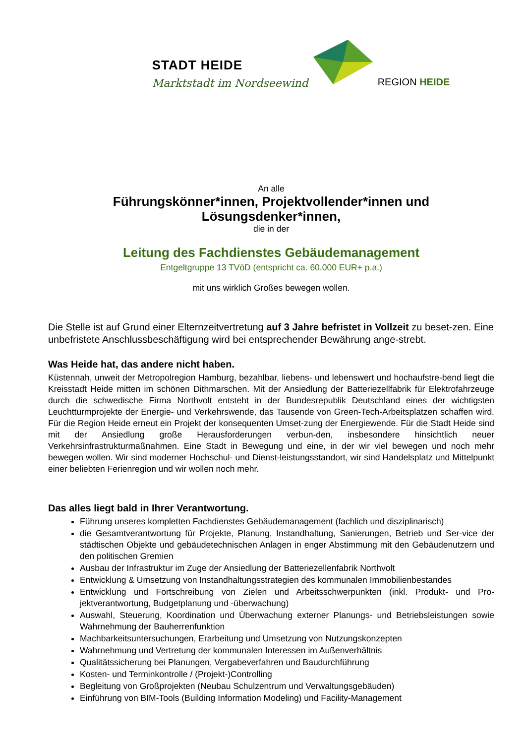STADT HEIDE
Marktstadt im Nordseewind
REGION HEIDE
An alle
Führungskönner*innen, Projektvollender*innen und
Lösungsdenker*innen,
die in der
Leitung des Fachdienstes Gebäudemanagement
Entgeltgruppe 13 TVöD (entspricht ca. 60.000 EUR+ p.a.)
mit uns wirklich Großes bewegen wollen.
Die Stelle ist auf Grund einer Elternzeitvertretung auf 3 Jahre befristet in Vollzeit zu beset-zen. Eine unbefristete Anschlussbeschäftigung wird bei entsprechender Bewährung ange-strebt.
Was Heide hat, das andere nicht haben.
Küstennah, unweit der Metropolregion Hamburg, bezahlbar, liebens- und lebenswert und hochaufstre-bend liegt die Kreisstadt Heide mitten im schönen Dithmarschen. Mit der Ansiedlung der Batteriezellfabrik für Elektrofahrzeuge durch die schwedische Firma Northvolt entsteht in der Bundesrepublik Deutschland eines der wichtigsten Leuchtturmprojekte der Energie- und Verkehrswende, das Tausende von Green-Tech-Arbeitsplatzen schaffen wird. Für die Region Heide erneut ein Projekt der konsequenten Umset-zung der Energiewende. Für die Stadt Heide sind mit der Ansiedlung große Herausforderungen verbun-den, insbesondere hinsichtlich neuer Verkehrsinfrastrukturmaßnahmen. Eine Stadt in Bewegung und eine, in der wir viel bewegen und noch mehr bewegen wollen. Wir sind moderner Hochschul- und Dienst-leistungsstandort, wir sind Handelsplatz und Mittelpunkt einer beliebten Ferienregion und wir wollen noch mehr.
Das alles liegt bald in Ihrer Verantwortung.
Führung unseres kompletten Fachdienstes Gebäudemanagement (fachlich und disziplinarisch)
die Gesamtverantwortung für Projekte, Planung, Instandhaltung, Sanierungen, Betrieb und Ser-vice der städtischen Objekte und gebäudetechnischen Anlagen in enger Abstimmung mit den Gebäudenutzern und den politischen Gremien
Ausbau der Infrastruktur im Zuge der Ansiedlung der Batteriezellenfabrik Northvolt
Entwicklung & Umsetzung von Instandhaltungsstrategien des kommunalen Immobilienbestandes
Entwicklung und Fortschreibung von Zielen und Arbeitsschwerpunkten (inkl. Produkt- und Pro-jektverantwortung, Budgetplanung und -überwachung)
Auswahl, Steuerung, Koordination und Überwachung externer Planungs- und Betriebsleistungen sowie Wahrnehmung der Bauherrenfunktion
Machbarkeitsuntersuchungen, Erarbeitung und Umsetzung von Nutzungskonzepten
Wahrnehmung und Vertretung der kommunalen Interessen im Außenverhältnis
Qualitätssicherung bei Planungen, Vergabeverfahren und Baudurchführung
Kosten- und Terminkontrolle / (Projekt-)Controlling
Begleitung von Großprojekten (Neubau Schulzentrum und Verwaltungsgebäuden)
Einführung von BIM-Tools (Building Information Modeling) und Facility-Management